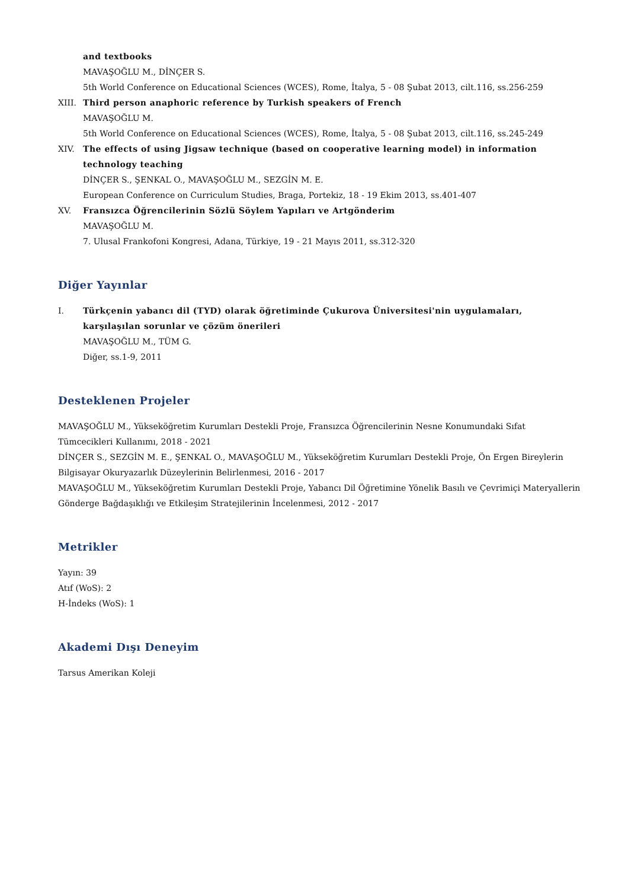and textbooks
MAVAŞOĞLU M., DİNÇER S.
5th World Conference on Educational Sciences (WCES), Rome, İtalya, 5 - 08 Şubat 2013, cilt.116, ss.256-259
XIII. Third person anaphoric reference by Turkish speakers of French
MAVAŞOĞLU M.
5th World Conference on Educational Sciences (WCES), Rome, İtalya, 5 - 08 Şubat 2013, cilt.116, ss.245-249
XIV. The effects of using Jigsaw technique (based on cooperative learning model) in information technology teaching
DİNÇER S., ŞENKAL O., MAVAŞOĞLU M., SEZGİN M. E.
European Conference on Curriculum Studies, Braga, Portekiz, 18 - 19 Ekim 2013, ss.401-407
XV. Fransızca Öğrencilerinin Sözlü Söylem Yapıları ve Artgönderim
MAVAŞOĞLU M.
7. Ulusal Frankofoni Kongresi, Adana, Türkiye, 19 - 21 Mayıs 2011, ss.312-320
Diğer Yayınlar
I. Türkçenin yabancı dil (TYD) olarak öğretiminde Çukurova Üniversitesi'nin uygulamaları, karşılaşılan sorunlar ve çözüm önerileri
MAVAŞOĞLU M., TÜM G.
Diğer, ss.1-9, 2011
Desteklenen Projeler
MAVAŞOĞLU M., Yükseköğretim Kurumları Destekli Proje, Fransızca Öğrencilerinin Nesne Konumundaki Sıfat Tümcecikleri Kullanımı, 2018 - 2021
DİNÇER S., SEZGİN M. E., ŞENKAL O., MAVAŞOĞLU M., Yükseköğretim Kurumları Destekli Proje, Ön Ergen Bireylerin Bilgisayar Okuryazarlık Düzeylerinin Belirlenmesi, 2016 - 2017
MAVAŞOĞLU M., Yükseköğretim Kurumları Destekli Proje, Yabancı Dil Öğretimine Yönelik Basılı ve Çevrimiçi Materyallerin Gönderge Bağdaşıklığı ve Etkileşim Stratejilerinin İncelenmesi, 2012 - 2017
Metrikler
Yayın: 39
Atıf (WoS): 2
H-İndeks (WoS): 1
Akademi Dışı Deneyim
Tarsus Amerikan Koleji